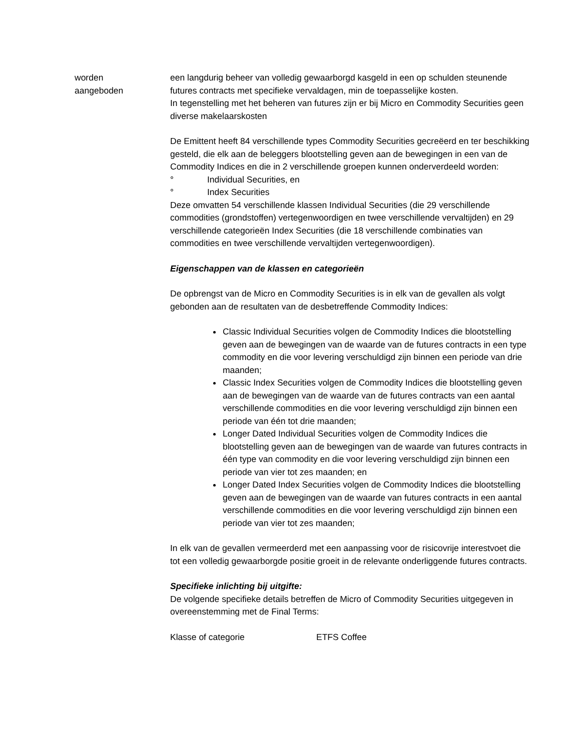worden
aangeboden
een langdurig beheer van volledig gewaarborgd kasgeld in een op schulden steunende futures contracts met specifieke vervaldagen, min de toepasselijke kosten.
In tegenstelling met het beheren van futures zijn er bij Micro en Commodity Securities geen diverse makelaarskosten
De Emittent heeft 84 verschillende types Commodity Securities gecreëerd en ter beschikking gesteld, die elk aan de beleggers blootstelling geven aan de bewegingen in een van de Commodity Indices en die in 2 verschillende groepen kunnen onderverdeeld worden:
° Individual Securities, en
° Index Securities
Deze omvatten 54 verschillende klassen Individual Securities (die 29 verschillende commodities (grondstoffen) vertegenwoordigen en twee verschillende vervaltijden) en 29 verschillende categorieën Index Securities (die 18 verschillende combinaties van commodities en twee verschillende vervaltijden vertegenwoordigen).
Eigenschappen van de klassen en categorieën
De opbrengst van de Micro en Commodity Securities is in elk van de gevallen als volgt gebonden aan de resultaten van de desbetreffende Commodity Indices:
Classic Individual Securities volgen de Commodity Indices die blootstelling geven aan de bewegingen van de waarde van de futures contracts in een type commodity en die voor levering verschuldigd zijn binnen een periode van drie maanden;
Classic Index Securities volgen de Commodity Indices die blootstelling geven aan de bewegingen van de waarde van de futures contracts van een aantal verschillende commodities en die voor levering verschuldigd zijn binnen een periode van één tot drie maanden;
Longer Dated Individual Securities volgen de Commodity Indices die blootstelling geven aan de bewegingen van de waarde van futures contracts in één type van commodity en die voor levering verschuldigd zijn binnen een periode van vier tot zes maanden; en
Longer Dated Index Securities volgen de Commodity Indices die blootstelling geven aan de bewegingen van de waarde van futures contracts in een aantal verschillende commodities en die voor levering verschuldigd zijn binnen een periode van vier tot zes maanden;
In elk van de gevallen vermeerderd met een aanpassing voor de risicovrije interestvoet die tot een volledig gewaarborgde positie groeit in de relevante onderliggende futures contracts.
Specifieke inlichting bij uitgifte:
De volgende specifieke details betreffen de Micro of Commodity Securities uitgegeven in overeenstemming met de Final Terms:
Klasse of categorie ETFS Coffee